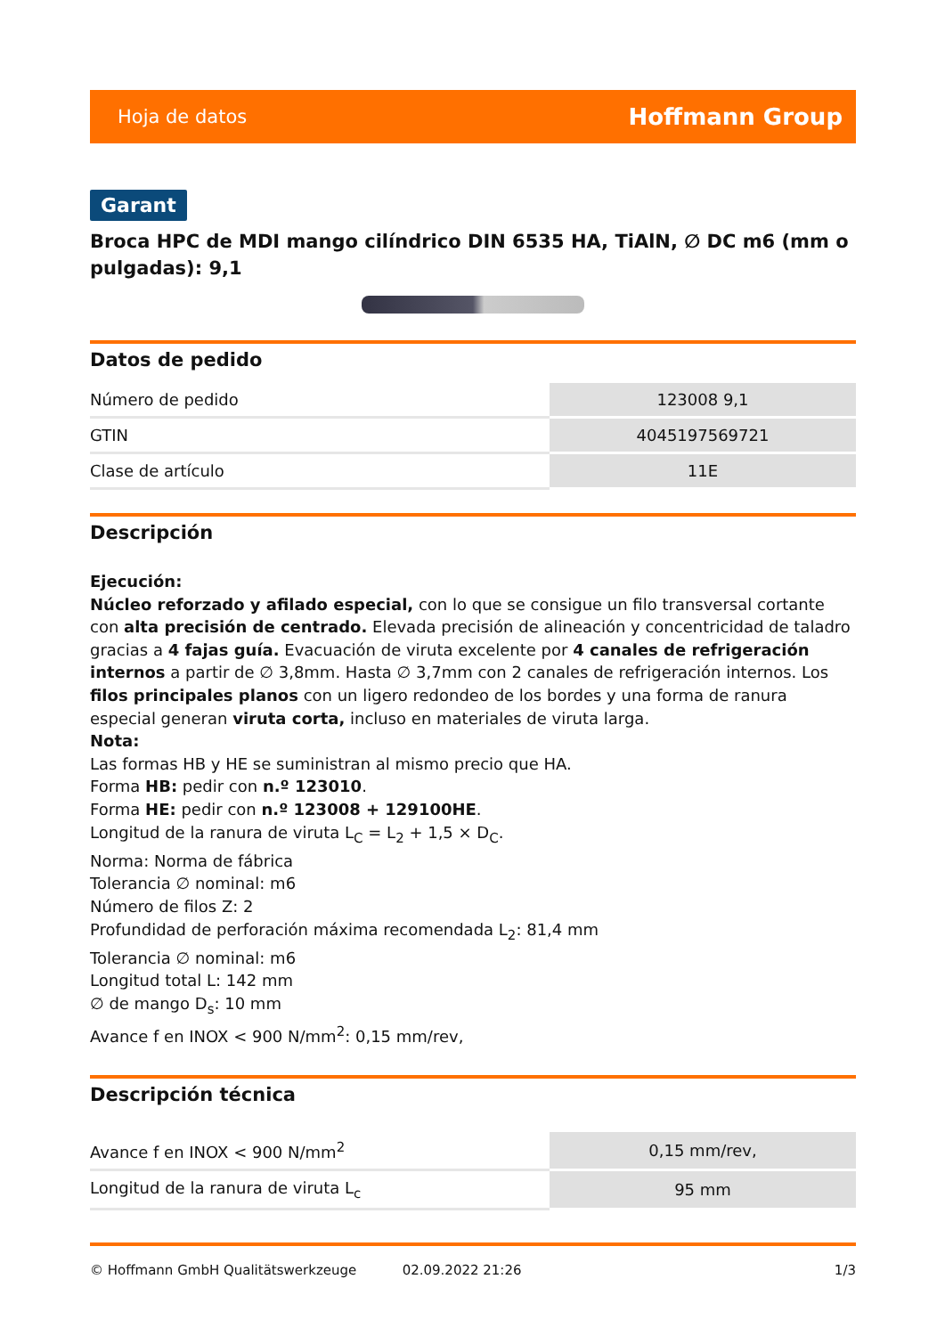Hoja de datos Hoffmann Group
Garant
Broca HPC de MDI mango cilíndrico DIN 6535 HA, TiAlN, ∅ DC m6 (mm o pulgadas): 9,1
Datos de pedido
| Número de pedido | 123008 9,1 |
| GTIN | 4045197569721 |
| Clase de artículo | 11E |
Descripción
Ejecución:
Núcleo reforzado y afilado especial, con lo que se consigue un filo transversal cortante con alta precisión de centrado. Elevada precisión de alineación y concentricidad de taladro gracias a 4 fajas guía. Evacuación de viruta excelente por 4 canales de refrigeración internos a partir de ∅ 3,8mm. Hasta ∅ 3,7mm con 2 canales de refrigeración internos. Los filos principales planos con un ligero redondeo de los bordes y una forma de ranura especial generan viruta corta, incluso en materiales de viruta larga.
Nota:
Las formas HB y HE se suministran al mismo precio que HA.
Forma HB: pedir con n.º 123010.
Forma HE: pedir con n.º 123008 + 129100HE.
Longitud de la ranura de viruta L<sub>C</sub> = L<sub>2</sub> + 1,5 × D<sub>C</sub>.
Norma: Norma de fábrica
Tolerancia ∅ nominal: m6
Número de filos Z: 2
Profundidad de perforación máxima recomendada L<sub>2</sub>: 81,4 mm
Tolerancia ∅ nominal: m6
Longitud total L: 142 mm
∅ de mango D<sub>s</sub>: 10 mm
Avance f en INOX < 900 N/mm<sup>2</sup>: 0,15 mm/rev,
Descripción técnica
| Avance f en INOX < 900 N/mm<sup>2</sup> | 0,15 mm/rev, |
| Longitud de la ranura de viruta L<sub>c</sub> | 95 mm |
© Hoffmann GmbH Qualitätswerkzeuge 02.09.2022 21:26 1/3